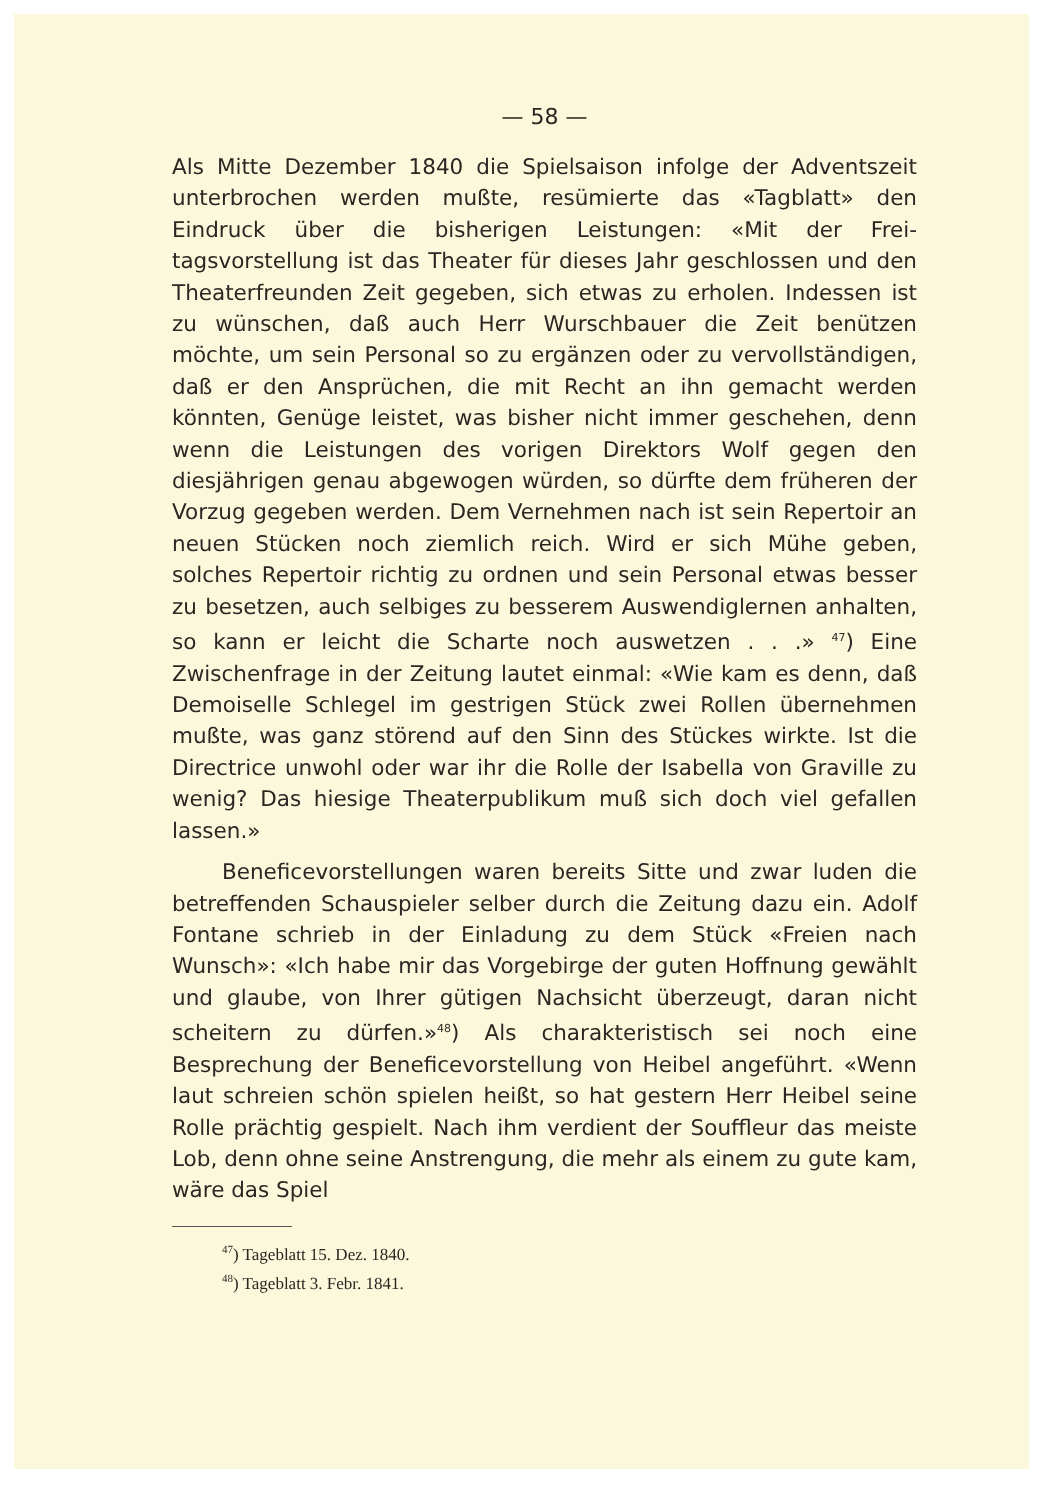— 58 —
Als Mitte Dezember 1840 die Spielsaison infolge der Advents­zeit unterbrochen werden mußte, resümierte das «Tagblatt» den Eindruck über die bisherigen Leistungen: «Mit der Frei­tagsvorstellung ist das Theater für dieses Jahr geschlossen und den Theaterfreunden Zeit gegeben, sich etwas zu erholen. In­dessen ist zu wünschen, daß auch Herr Wurschbauer die Zeit benützen möchte, um sein Personal so zu ergänzen oder zu ver­vollständigen, daß er den Ansprüchen, die mit Recht an ihn gemacht werden könnten, Genüge leistet, was bisher nicht immer geschehen, denn wenn die Leistungen des vorigen Direk­tors Wolf gegen den diesjährigen genau abgewogen würden, so dürfte dem früheren der Vorzug gegeben werden. Dem Ver­nehmen nach ist sein Repertoir an neuen Stücken noch ziem­lich reich. Wird er sich Mühe geben, solches Repertoir richtig zu ordnen und sein Personal etwas besser zu besetzen, auch selbiges zu besserem Auswendiglernen anhalten, so kann er leicht die Scharte noch auswetzen . . .» <sup>47</sup>) Eine Zwischenfrage in der Zeitung lautet einmal: «Wie kam es denn, daß Demoi­selle Schlegel im gestrigen Stück zwei Rollen übernehmen mußte, was ganz störend auf den Sinn des Stückes wirkte. Ist die Directrice unwohl oder war ihr die Rolle der Isabella von Graville zu wenig? Das hiesige Theaterpublikum muß sich doch viel gefallen lassen.»
Beneficevorstellungen waren bereits Sitte und zwar luden die betreffenden Schauspieler selber durch die Zeitung dazu ein. Adolf Fontane schrieb in der Einladung zu dem Stück «Freien nach Wunsch»: «Ich habe mir das Vorgebirge der guten Hoffnung gewählt und glaube, von Ihrer gütigen Nachsicht über­zeugt, daran nicht scheitern zu dürfen.»<sup>48</sup>) Als charakteristisch sei noch eine Besprechung der Beneficevorstellung von Heibel angeführt. «Wenn laut schreien schön spielen heißt, so hat gestern Herr Heibel seine Rolle prächtig gespielt. Nach ihm verdient der Souffleur das meiste Lob, denn ohne seine An­strengung, die mehr als einem zu gute kam, wäre das Spiel
<sup>47</sup>) Tageblatt 15. Dez. 1840.
<sup>48</sup>) Tageblatt 3. Febr. 1841.